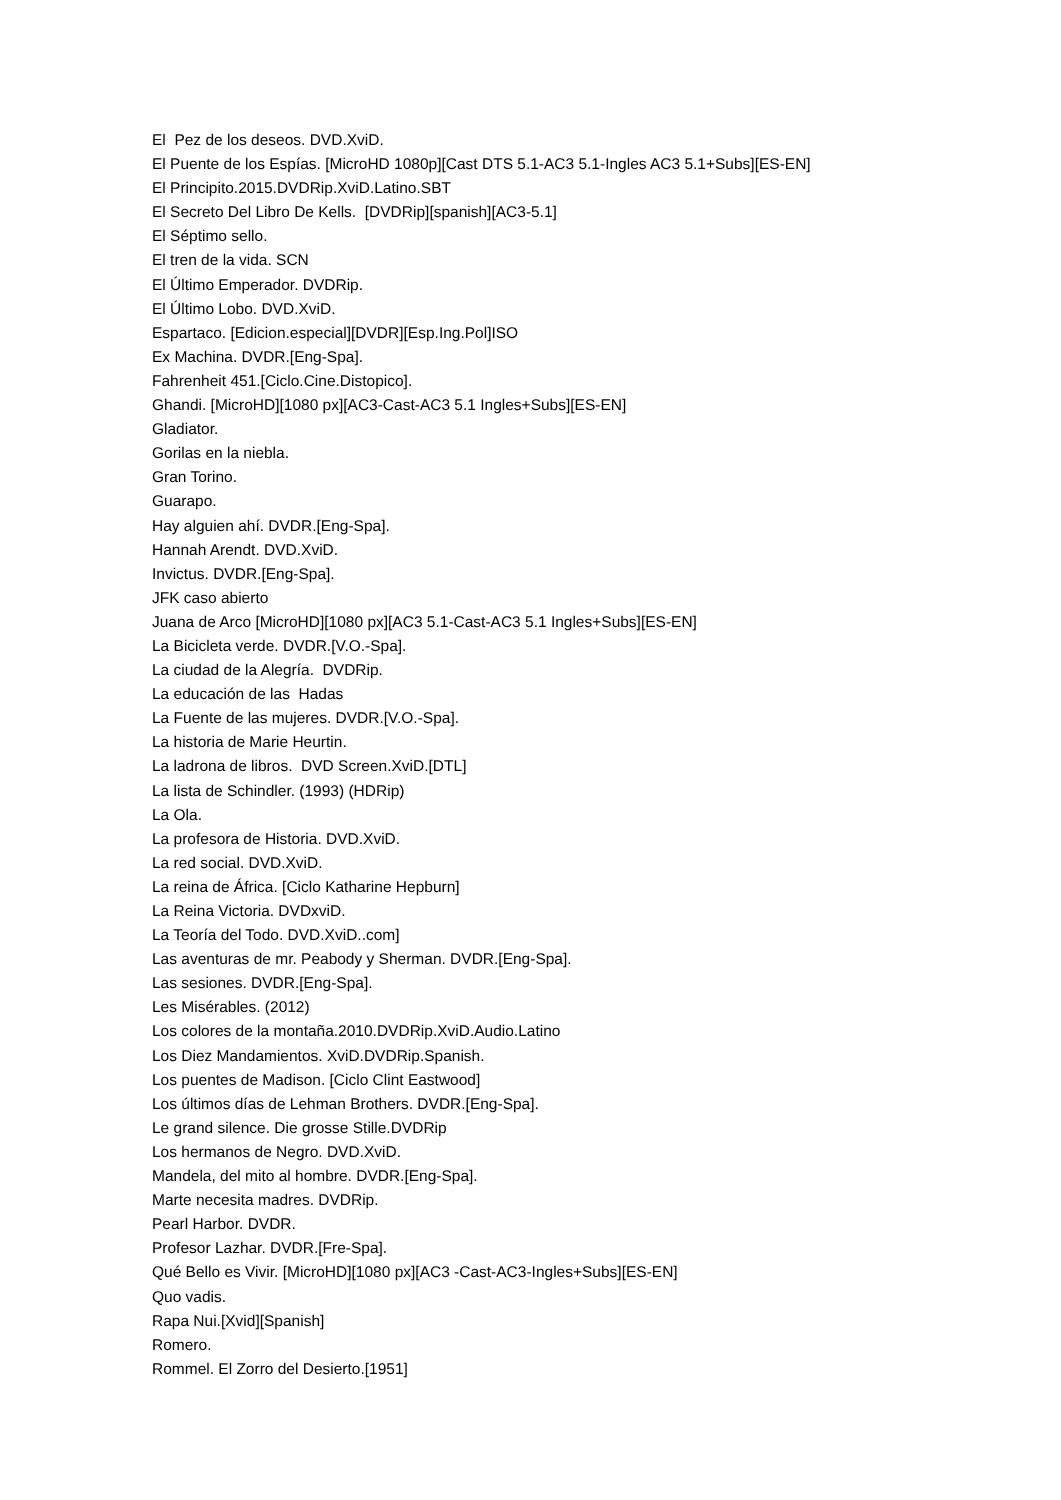El Pez de los deseos. DVD.XviD.
El Puente de los Espías. [MicroHD 1080p][Cast DTS 5.1-AC3 5.1-Ingles AC3 5.1+Subs][ES-EN]
El Principito.2015.DVDRip.XviD.Latino.SBT
El Secreto Del Libro De Kells. [DVDRip][spanish][AC3-5.1]
El Séptimo sello.
El tren de la vida. SCN
El Último Emperador. DVDRip.
El Último Lobo. DVD.XviD.
Espartaco. [Edicion.especial][DVDR][Esp.Ing.Pol]ISO
Ex Machina. DVDR.[Eng-Spa].
Fahrenheit 451.[Ciclo.Cine.Distopico].
Ghandi. [MicroHD][1080 px][AC3-Cast-AC3 5.1 Ingles+Subs][ES-EN]
Gladiator.
Gorilas en la niebla.
Gran Torino.
Guarapo.
Hay alguien ahí. DVDR.[Eng-Spa].
Hannah Arendt. DVD.XviD.
Invictus. DVDR.[Eng-Spa].
JFK caso abierto
Juana de Arco [MicroHD][1080 px][AC3 5.1-Cast-AC3 5.1 Ingles+Subs][ES-EN]
La Bicicleta verde. DVDR.[V.O.-Spa].
La ciudad de la Alegría. DVDRip.
La educación de las Hadas
La Fuente de las mujeres. DVDR.[V.O.-Spa].
La historia de Marie Heurtin.
La ladrona de libros. DVD Screen.XviD.[DTL]
La lista de Schindler. (1993) (HDRip)
La Ola.
La profesora de Historia. DVD.XviD.
La red social. DVD.XviD.
La reina de África. [Ciclo Katharine Hepburn]
La Reina Victoria. DVDxviD.
La Teoría del Todo. DVD.XviD..com]
Las aventuras de mr. Peabody y Sherman. DVDR.[Eng-Spa].
Las sesiones. DVDR.[Eng-Spa].
Les Misérables. (2012)
Los colores de la montaña.2010.DVDRip.XviD.Audio.Latino
Los Diez Mandamientos. XviD.DVDRip.Spanish.
Los puentes de Madison. [Ciclo Clint Eastwood]
Los últimos días de Lehman Brothers. DVDR.[Eng-Spa].
Le grand silence. Die grosse Stille.DVDRip
Los hermanos de Negro. DVD.XviD.
Mandela, del mito al hombre. DVDR.[Eng-Spa].
Marte necesita madres. DVDRip.
Pearl Harbor. DVDR.
Profesor Lazhar. DVDR.[Fre-Spa].
Qué Bello es Vivir. [MicroHD][1080 px][AC3 -Cast-AC3-Ingles+Subs][ES-EN]
Quo vadis.
Rapa Nui.[Xvid][Spanish]
Romero.
Rommel. El Zorro del Desierto.[1951]